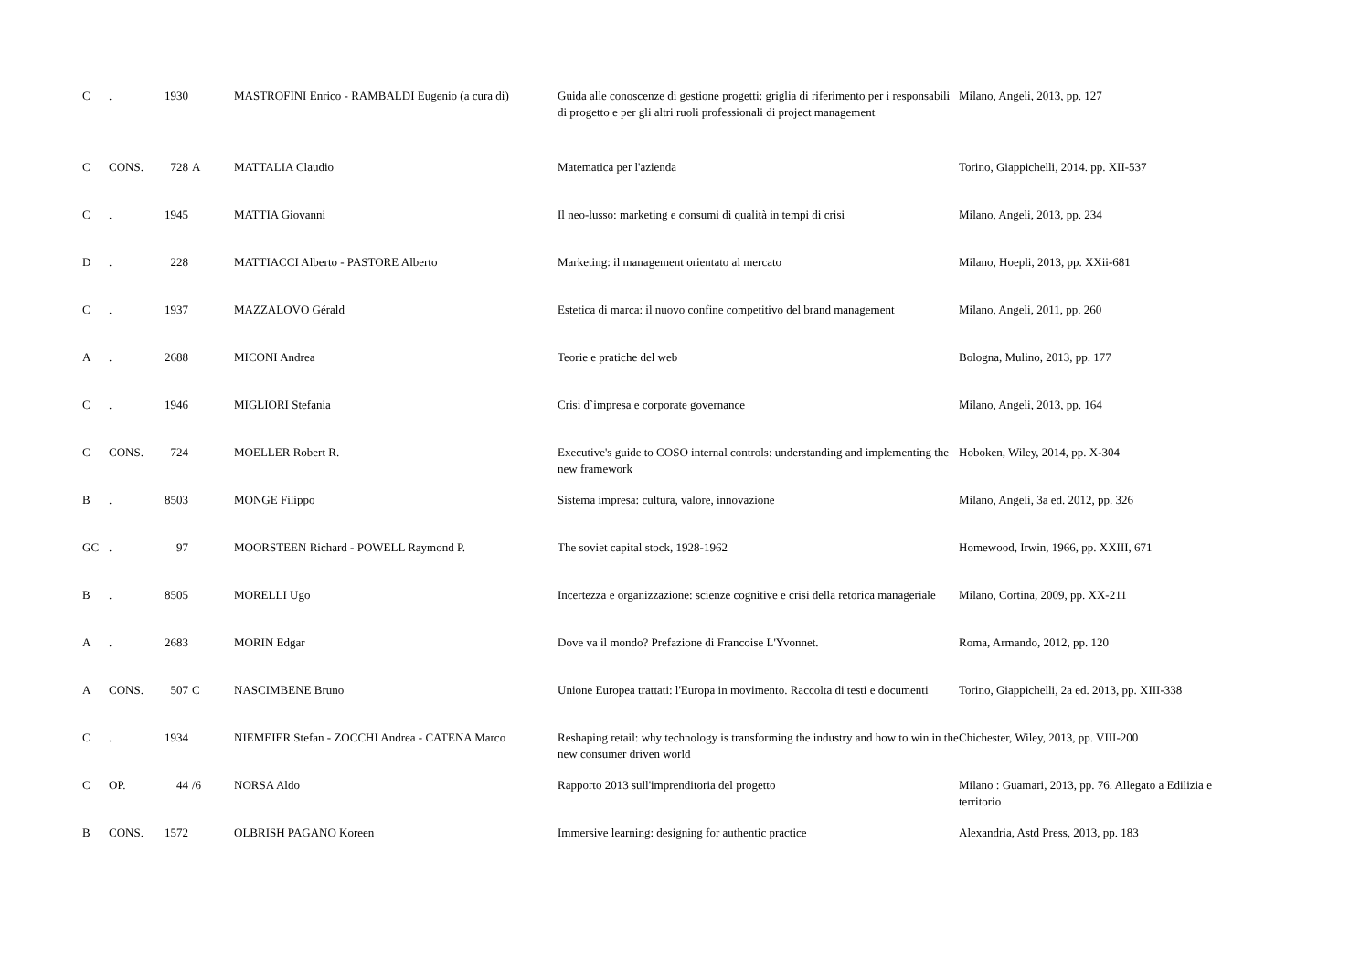| C | . | 1930 | | MASTROFINI Enrico - RAMBALDI Eugenio (a cura di) | Guida alle conoscenze di gestione progetti: griglia di riferimento per i responsabili di progetto e per gli altri ruoli professionali di project management | Milano, Angeli, 2013, pp. 127 |
| C | CONS. | 728 | A | MATTALIA Claudio | Matematica per l'azienda | Torino, Giappichelli, 2014. pp. XII-537 |
| C | . | 1945 | | MATTIA Giovanni | Il neo-lusso: marketing e consumi di qualità in tempi di crisi | Milano, Angeli, 2013, pp. 234 |
| D | . | 228 | | MATTIACCI Alberto - PASTORE Alberto | Marketing: il management orientato al mercato | Milano, Hoepli, 2013, pp. XXii-681 |
| C | . | 1937 | | MAZZALOVO Gérald | Estetica di marca: il nuovo confine competitivo del brand management | Milano, Angeli, 2011, pp. 260 |
| A | . | 2688 | | MICONI Andrea | Teorie e pratiche del web | Bologna, Mulino, 2013, pp. 177 |
| C | . | 1946 | | MIGLIORI Stefania | Crisi d`impresa e corporate governance | Milano, Angeli, 2013, pp. 164 |
| C | CONS. | 724 | | MOELLER Robert R. | Executive's guide to COSO internal controls: understanding and implementing the new framework | Hoboken, Wiley, 2014, pp. X-304 |
| B | . | 8503 | | MONGE Filippo | Sistema impresa: cultura, valore, innovazione | Milano, Angeli, 3a ed. 2012, pp. 326 |
| GC | . | 97 | | MOORSTEEN Richard - POWELL Raymond P. | The soviet capital stock, 1928-1962 | Homewood, Irwin, 1966, pp. XXIII, 671 |
| B | . | 8505 | | MORELLI Ugo | Incertezza e organizzazione: scienze cognitive e crisi della retorica manageriale | Milano, Cortina, 2009, pp. XX-211 |
| A | . | 2683 | | MORIN Edgar | Dove va il mondo? Prefazione di Francoise L'Yvonnet. | Roma, Armando, 2012, pp. 120 |
| A | CONS. | 507 | C | NASCIMBENE Bruno | Unione Europea trattati: l'Europa in movimento. Raccolta di testi e documenti | Torino, Giappichelli, 2a ed. 2013, pp. XIII-338 |
| C | . | 1934 | | NIEMEIER Stefan - ZOCCHI Andrea - CATENA Marco | Reshaping retail: why technology is transforming the industry and how to win in the new consumer driven world | Chichester, Wiley, 2013, pp. VIII-200 |
| C | OP. | 44 | /6 | NORSA Aldo | Rapporto 2013 sull'imprenditoria del progetto | Milano : Guamari, 2013, pp. 76. Allegato a Edilizia e territorio |
| B | CONS. | 1572 | | OLBRISH PAGANO Koreen | Immersive learning: designing for authentic practice | Alexandria, Astd Press, 2013, pp. 183 |